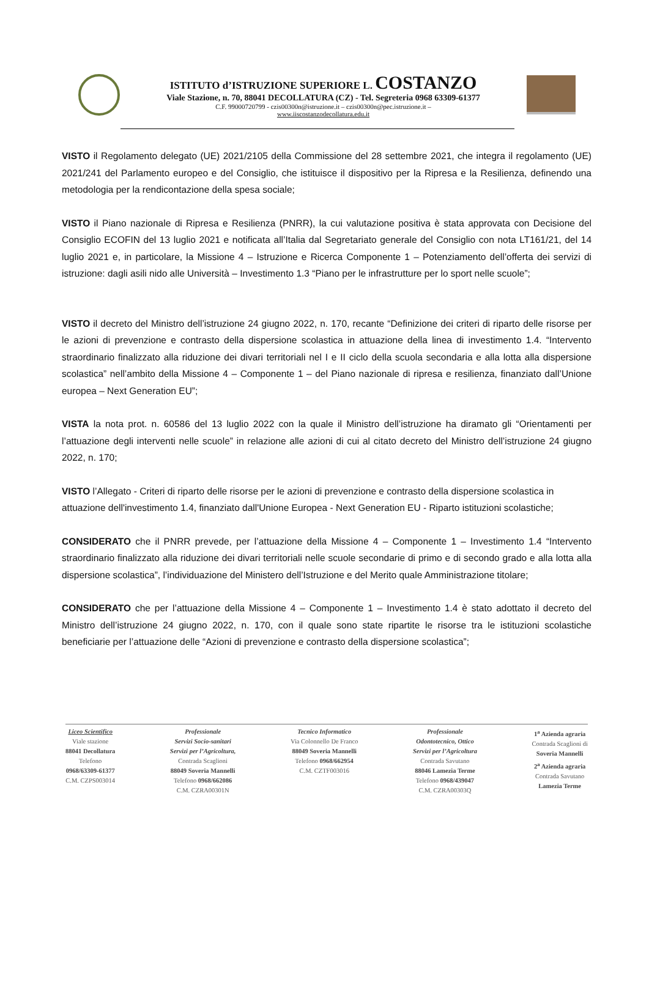ISTITUTO d’ISTRUZIONE SUPERIORE L. COSTANZO
Viale Stazione, n. 70, 88041 DECOLLATURA (CZ) - Tel. Segreteria 0968 63309-61377
C.F. 99000720799 - czis00300n@istruzione.it – czis00300n@pec.istruzione.it –
www.iiscostanzodecollatura.edu.it
VISTO il Regolamento delegato (UE) 2021/2105 della Commissione del 28 settembre 2021, che integra il regolamento (UE) 2021/241 del Parlamento europeo e del Consiglio, che istituisce il dispositivo per la Ripresa e la Resilienza, definendo una metodologia per la rendicontazione della spesa sociale;
VISTO il Piano nazionale di Ripresa e Resilienza (PNRR), la cui valutazione positiva è stata approvata con Decisione del Consiglio ECOFIN del 13 luglio 2021 e notificata all’Italia dal Segretariato generale del Consiglio con nota LT161/21, del 14 luglio 2021 e, in particolare, la Missione 4 – Istruzione e Ricerca Componente 1 – Potenziamento dell’offerta dei servizi di istruzione: dagli asili nido alle Università – Investimento 1.3 “Piano per le infrastrutture per lo sport nelle scuole”;
VISTO il decreto del Ministro dell’istruzione 24 giugno 2022, n. 170, recante “Definizione dei criteri di riparto delle risorse per le azioni di prevenzione e contrasto della dispersione scolastica in attuazione della linea di investimento 1.4. “Intervento straordinario finalizzato alla riduzione dei divari territoriali nel I e II ciclo della scuola secondaria e alla lotta alla dispersione scolastica” nell’ambito della Missione 4 – Componente 1 – del Piano nazionale di ripresa e resilienza, finanziato dall’Unione europea – Next Generation EU”;
VISTA la nota prot. n. 60586 del 13 luglio 2022 con la quale il Ministro dell’istruzione ha diramato gli “Orientamenti per l’attuazione degli interventi nelle scuole” in relazione alle azioni di cui al citato decreto del Ministro dell’istruzione 24 giugno 2022, n. 170;
VISTO l’Allegato - Criteri di riparto delle risorse per le azioni di prevenzione e contrasto della dispersione scolastica in attuazione dell'investimento 1.4, finanziato dall'Unione Europea - Next Generation EU - Riparto istituzioni scolastiche;
CONSIDERATO che il PNRR prevede, per l’attuazione della Missione 4 – Componente 1 – Investimento 1.4 “Intervento straordinario finalizzato alla riduzione dei divari territoriali nelle scuole secondarie di primo e di secondo grado e alla lotta alla dispersione scolastica”, l’individuazione del Ministero dell’Istruzione e del Merito quale Amministrazione titolare;
CONSIDERATO che per l’attuazione della Missione 4 – Componente 1 – Investimento 1.4 è stato adottato il decreto del Ministro dell’istruzione 24 giugno 2022, n. 170, con il quale sono state ripartite le risorse tra le istituzioni scolastiche beneficiarie per l’attuazione delle “Azioni di prevenzione e contrasto della dispersione scolastica”;
Liceo Scientifico
Viale stazione
88041 Decollatura
Telefono
0968/63309-61377
C.M. CZPS003014
Professionale
Servizi Socio-sanitari
Servizi per l’Agricoltura,
Contrada Scaglioni
88049 Soveria Mannelli
Telefono 0968/662086
C.M. CZRA00301N
Tecnico Informatico
Via Colonnello De Franco
88049 Soveria Mannelli
Telefono 0968/662954
C.M. CZTF003016
Professionale
Odontotecnico, Ottico
Servizi per l’Agricoltura
Contrada Savutano
88046 Lamezia Terme
Telefono 0968/439047
C.M. CZRA00303Q
1<sup>a</sup> Azienda agraria
Contrada Scaglioni di
Soveria Mannelli
2<sup>a</sup> Azienda agraria
Contrada Savutano
Lamezia Terme